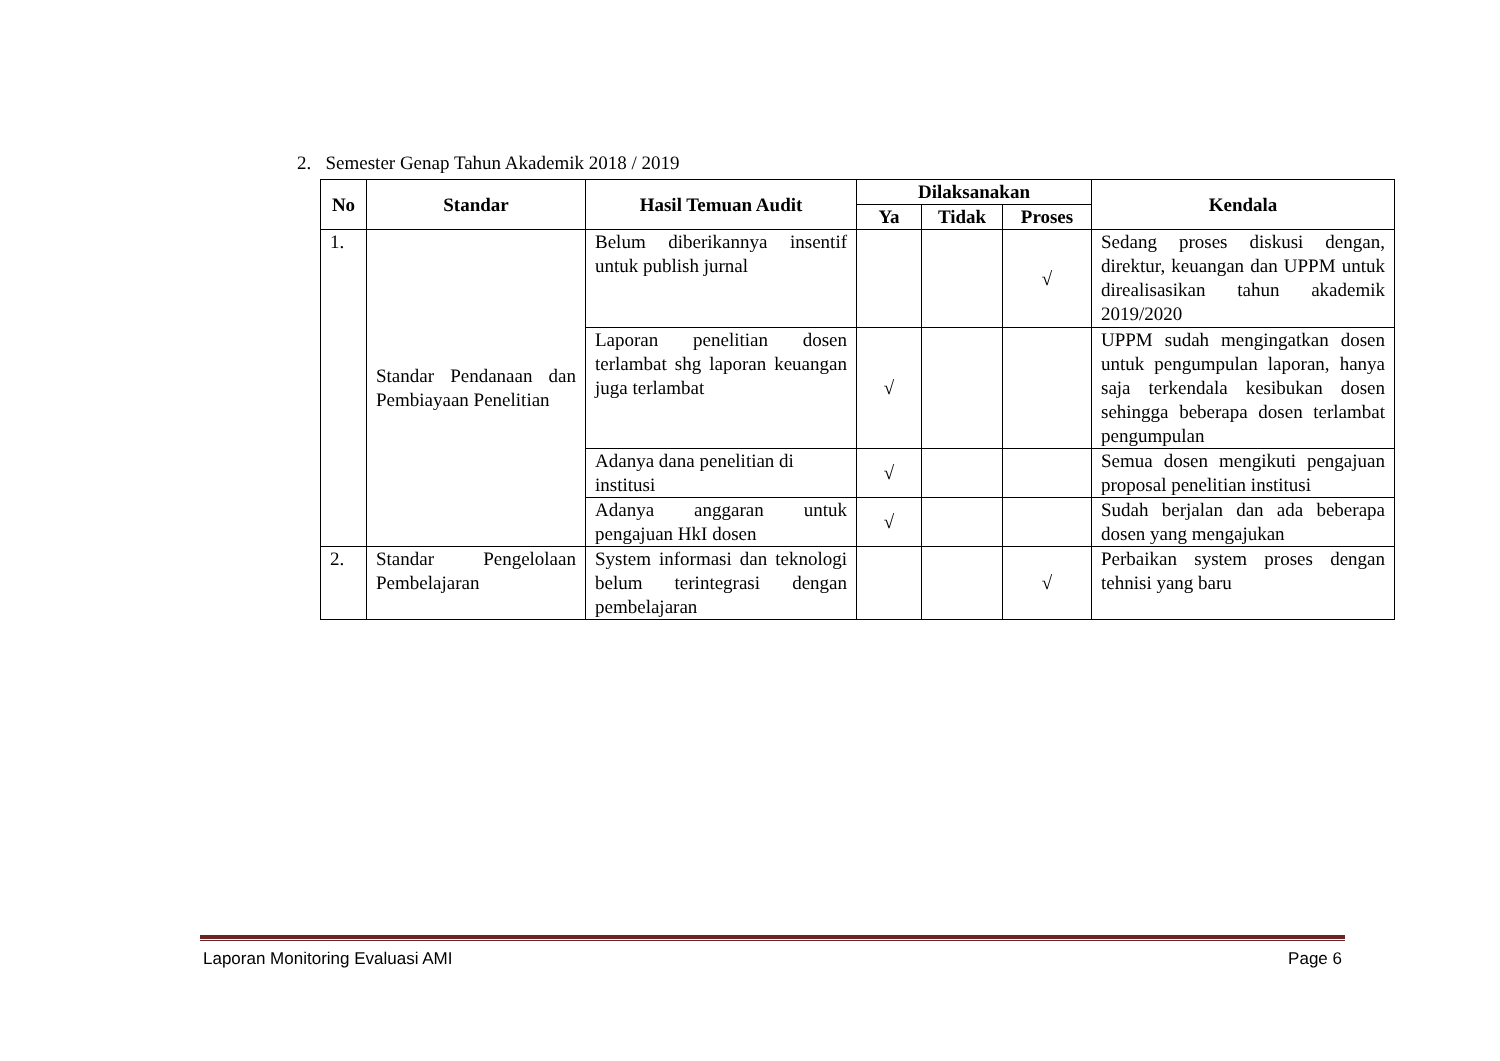2. Semester Genap Tahun Akademik 2018 / 2019
| No | Standar | Hasil Temuan Audit | Dilaksanakan | | | Kendala |
| --- | --- | --- | --- | --- | --- | --- |
| | | | Ya | Tidak | Proses | |
| 1. | Standar Pendanaan dan Pembiayaan Penelitian | Belum diberikannya insentif untuk publish jurnal | | | √ | Sedang proses diskusi dengan, direktur, keuangan dan UPPM untuk direalisasikan tahun akademik 2019/2020 |
| | | Laporan penelitian dosen terlambat shg laporan keuangan juga terlambat | √ | | | UPPM sudah mengingatkan dosen untuk pengumpulan laporan, hanya saja terkendala kesibukan dosen sehingga beberapa dosen terlambat pengumpulan |
| | | Adanya dana penelitian di institusi | √ | | | Semua dosen mengikuti pengajuan proposal penelitian institusi |
| | | Adanya anggaran untuk pengajuan HkI dosen | √ | | | Sudah berjalan dan ada beberapa dosen yang mengajukan |
| 2. | Standar Pengelolaan Pembelajaran | System informasi dan teknologi belum terintegrasi dengan pembelajaran | | | √ | Perbaikan system proses dengan tehnisi yang baru |
Laporan Monitoring Evaluasi AMI Page 6